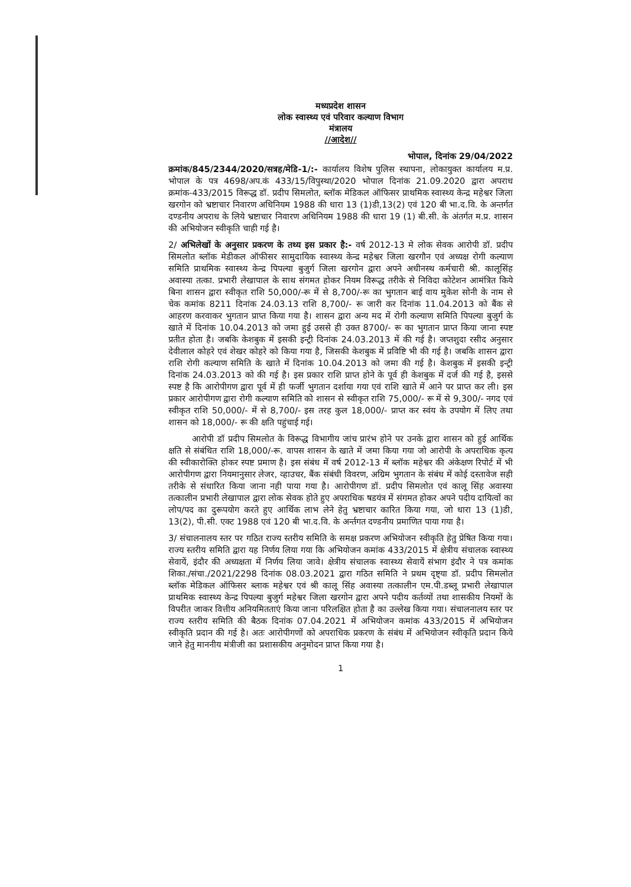मध्यप्रदेश शासन
लोक स्वास्थ्य एवं परिवार कल्याण विभाग
मंत्रालय
//आदेश//
भोपाल, दिनांक 29/04/2022
क्रमांक/845/2344/2020/सत्रह/मेडि-1/:- कार्यालय विशेष पुलिस स्थापना, लोकायुक्त कार्यालय म.प्र. भोपाल के पत्र 4698/अप.कं 433/15/विपुस्था/2020 भोपाल दिनांक 21.09.2020 द्वारा अपराध क्रमांक-433/2015 विरूद्ध डॉ. प्रदीप सिमलोत, ब्लॉक मेडिकल ऑफिसर प्राथमिक स्वास्थ्य केन्द्र महेश्वर जिला खरगोन को भ्रष्टाचार निवारण अधिनियम 1988 की धारा 13 (1)डी,13(2) एवं 120 बी भा.द.वि. के अन्तर्गत दण्डनीय अपराध के लिये भ्रष्टाचार निवारण अधिनियम 1988 की धारा 19 (1) बी.सी. के अंतर्गत म.प्र. शासन की अभियोजन स्वीकृति चाही गई है।
2/ अभिलेखों के अनुसार प्रकरण के तथ्य इस प्रकार है:- वर्ष 2012-13 मे लोक सेवक आरोपी डॉ. प्रदीप सिमलोत ब्लॉक मेडीकल ऑफीसर सामुदायिक स्वास्थ्य केन्द्र महेश्वर जिला खरगौन एवं अध्यक्ष रोगी कल्याण समिति प्राथमिक स्वास्थ्य केन्द्र पिपल्या बुजुर्ग जिला खरगोन द्वारा अपने अधीनस्थ कर्मचारी श्री. कालूसिंह अवास्या तत्का. प्रभारी लेखापाल के साथ संगमत होकर नियम विरूद्ध तरीके से निविदा कोटेशन आमंत्रित किये बिना शासन द्वारा स्वीकृत राशि 50,000/-रू में से 8,700/-रू का भुगतान बाई वाय मुकेश सोनी के नाम से चेक कमांक 8211 दिनांक 24.03.13 राशि 8,700/- रू जारी कर दिनांक 11.04.2013 को बैंक से आहरण करवाकर भुगतान प्राप्त किया गया है। शासन द्वारा अन्य मद में रोगी कल्याण समिति पिपल्या बुजुर्ग के खाते में दिनांक 10.04.2013 को जमा हुई उससे ही उक्त 8700/- रू का भुगतान प्राप्त किया जाना स्पष्ट प्रतीत होता है। जबकि केशबुक में इसकी इन्ट्री दिनांक 24.03.2013 में की गई है। जप्तशुदा रसीद अनुसार देवीलाल कोहरे एवं शेखर कोहरे को किया गया है, जिसकी केशबुक में प्रविष्टि भी की गई है। जबकि शासन द्वारा राशि रोगी कल्याण समिति के खाते में दिनांक 10.04.2013 को जमा की गई है। केशबुक में इसकी इन्ट्री दिनांक 24.03.2013 को की गई है। इस प्रकार राशि प्राप्त होने के पूर्व ही केशबुक में दर्ज की गई है, इससे स्पष्ट है कि आरोपीगण द्वारा पूर्व में ही फर्जी भुगतान दर्शाया गया एवं राशि खाते में आने पर प्राप्त कर ली। इस प्रकार आरोपीगण द्वारा रोगी कल्याण समिति को शासन से स्वीकृत राशि 75,000/- रू में से 9,300/- नगद एवं स्वीकृत राशि 50,000/- में से 8,700/- इस तरह कुल 18,000/- प्राप्त कर स्वंय के उपयोग में लिए तथा शासन को 18,000/- रू की क्षति पहुंचाई गई।
आरोपी डॉ प्रदीप सिमलोत के विरूद्ध विभागीय जांच प्रारंभ होने पर उनके द्वारा शासन को हुई आर्थिक क्षति से संबंधित राशि 18,000/-रू. वापस शासन के खाते में जमा किया गया जो आरोपी के अपराधिक कृत्य की स्वीकारोक्ति होकर स्पष्ट प्रमाण है। इस संबंध में वर्ष 2012-13 में ब्लॉक महेश्वर की अंकेक्षण रिपोर्ट में भी आरोपीगण द्वारा नियमानुसार लेजर, व्हाउचर, बैंक संबंधी विवरण, अग्रिम भुगतान के संबंध में कोई दस्तावेज सही तरीके से संधारित किया जाना नही पाया गया है। आरोपीगण डॉ. प्रदीप सिमलोत एवं कालू सिंह अवास्या तत्कालीन प्रभारी लेखापाल द्वारा लोक सेवक होते हुए अपराधिक षडयंत्र में संगमत होकर अपने पदीय दायित्वों का लोप/पद का दुरूपयोग करते हुए आर्थिक लाभ लेने हेतु भ्रष्टाचार कारित किया गया, जो धारा 13 (1)डी, 13(2), पी.सी. एक्ट 1988 एवं 120 बी भा.द.वि. के अर्न्तगत दण्डनीय प्रमाणित पाया गया है।
3/ संचालनालय स्तर पर गठित राज्य स्तरीय समिति के समक्ष प्रकरण अभियोजन स्वीकृति हेतु प्रेषित किया गया। राज्य स्तरीय समिति द्वारा यह निर्णय लिया गया कि अभियोजन कमांक 433/2015 में क्षेत्रीय संचालक स्वास्थ्य सेवायें, इंदौर की अध्यक्षता में निर्णय लिया जावे। क्षेत्रीय संचालक स्वास्थ्य सेवायें संभाग इंदौर ने पत्र कमांक शिका./संचा./2021/2298 दिनांक 08.03.2021 द्वारा गठित समिति ने प्रथम दृष्ट्या डॉ. प्रदीप सिमलोत ब्लॉक मेडिकल ऑफिसर ब्लाक महेश्वर एवं श्री कालू सिंह अवास्या तत्कालीन एम.पी.डब्लू प्रभारी लेखापाल प्राथमिक स्वास्थ्य केन्द्र पिपल्या बुजुर्ग महेश्वर जिला खरगोन द्वारा अपने पदीय कर्तव्यों तथा शासकीय नियमों के विपरीत जाकर वित्तीय अनियमितताएं किया जाना परिलक्षित होता है का उल्लेख किया गया। संचालनालय स्तर पर राज्य स्तरीय समिति की बैठक दिनांक 07.04.2021 में अभियोजन कमांक 433/2015 में अभियोजन स्वीकृति प्रदान की गई है। अतः आरोपीगणों को अपराधिक प्रकरण के संबंध में अभियोजन स्वीकृति प्रदान किये जाने हेतु माननीय मंत्रीजी का प्रशासकीय अनुमोदन प्राप्त किया गया है।
1